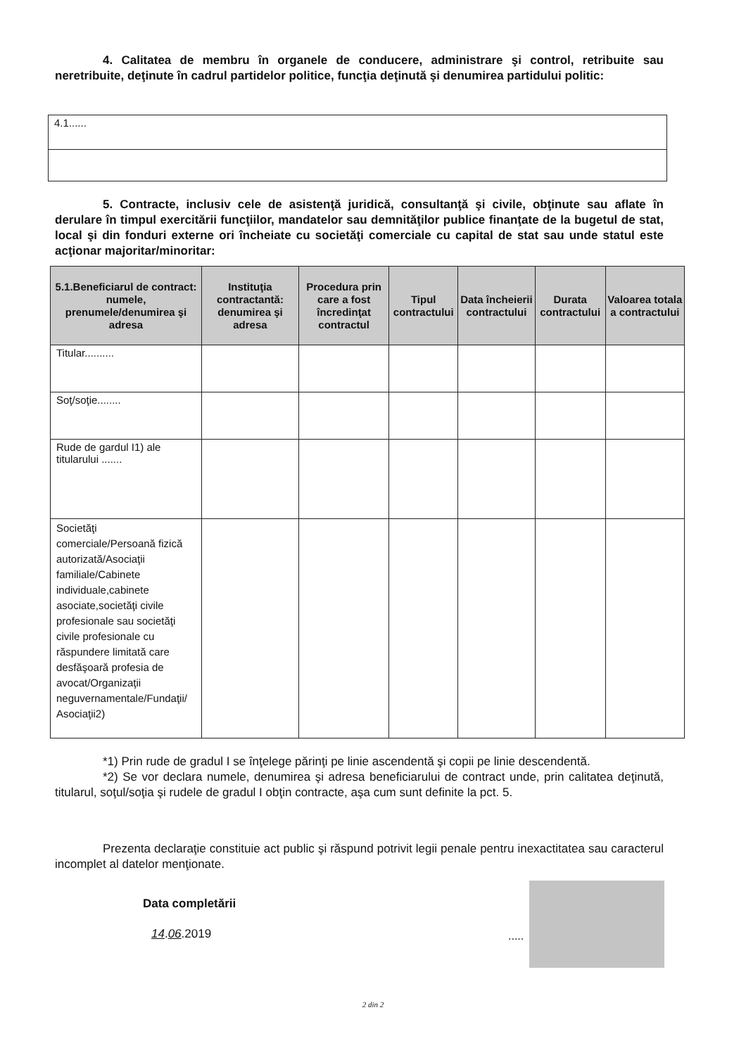4. Calitatea de membru în organele de conducere, administrare şi control, retribuite sau neretribuite, deţinute în cadrul partidelor politice, funcţia deţinută şi denumirea partidului politic:
| 4.1...... |
5. Contracte, inclusiv cele de asistenţă juridică, consultanţă şi civile, obţinute sau aflate în derulare în timpul exercitării funcţiilor, mandatelor sau demnităţilor publice finanţate de la bugetul de stat, local şi din fonduri externe ori încheiate cu societăţi comerciale cu capital de stat sau unde statul este acţionar majoritar/minoritar:
| 5.1.Beneficiarul de contract: numele, prenumele/denumirea şi adresa | Instituţia contractantă: denumirea şi adresa | Procedura prin care a fost încredinţat contractul | Tipul contractului | Data încheierii contractului | Durata contractului | Valoarea totala a contractului |
| --- | --- | --- | --- | --- | --- | --- |
| Titular.......... | | | | | | |
| Soţ/soţie........ | | | | | | |
| Rude de gardul I1) ale titularului ....... | | | | | | |
| Societăţi comerciale/Persoană fizică autorizată/Asociaţii familiale/Cabinete individuale,cabinete asociate,societăţi civile profesionale sau societăţi civile profesionale cu răspundere limitată care desfăşoară profesia de avocat/Organizaţii neguvernamentale/Fundaţii/ Asociaţii2) | | | | | | |
*1) Prin rude de gradul I se înţelege părinţi pe linie ascendentă şi copii pe linie descendentă.
*2) Se vor declara numele, denumirea şi adresa beneficiarului de contract unde, prin calitatea deţinută, titularul, soţul/soţia şi rudele de gradul I obţin contracte, aşa cum sunt definite la pct. 5.
Prezenta declaraţie constituie act public şi răspund potrivit legii penale pentru inexactitatea sau caracterul incomplet al datelor menţionate.
Data completării
14.06.2019 .....
2 din 2